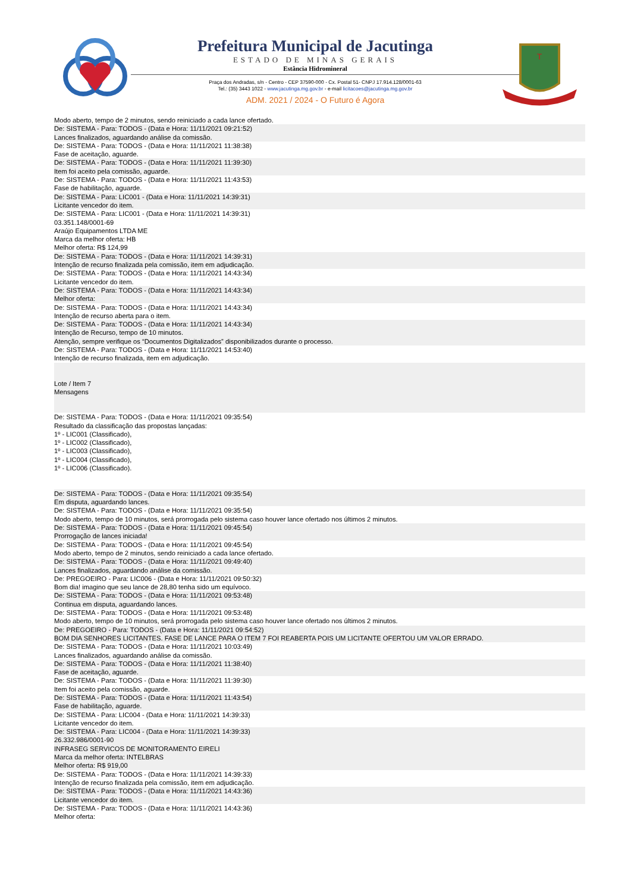Prefeitura Municipal de Jacutinga
ESTADO DE MINAS GERAIS
Estância Hidromineral
Praça dos Andradas, s/n - Centro - CEP 37590-000 - Cx. Postal 51- CNPJ 17.914.128/0001-63
Tel.: (35) 3443 1022 - www.jacutinga.mg.gov.br - e-mail licitacoes@jacutinga.mg.gov.br
ADM. 2021 / 2024 - O Futuro é Agora
T
Modo aberto, tempo de 2 minutos, sendo reiniciado a cada lance ofertado.
De: SISTEMA - Para: TODOS - (Data e Hora: 11/11/2021 09:21:52)
Lances finalizados, aguardando análise da comissão.
De: SISTEMA - Para: TODOS - (Data e Hora: 11/11/2021 11:38:38)
Fase de aceitação, aguarde.
De: SISTEMA - Para: TODOS - (Data e Hora: 11/11/2021 11:39:30)
Item foi aceito pela comissão, aguarde.
De: SISTEMA - Para: TODOS - (Data e Hora: 11/11/2021 11:43:53)
Fase de habilitação, aguarde.
De: SISTEMA - Para: LIC001 - (Data e Hora: 11/11/2021 14:39:31)
Licitante vencedor do item.
De: SISTEMA - Para: LIC001 - (Data e Hora: 11/11/2021 14:39:31)
03.351.148/0001-69
Araújo Equipamentos LTDA ME
Marca da melhor oferta: HB
Melhor oferta: R$ 124,99
De: SISTEMA - Para: TODOS - (Data e Hora: 11/11/2021 14:39:31)
Intenção de recurso finalizada pela comissão, item em adjudicação.
De: SISTEMA - Para: TODOS - (Data e Hora: 11/11/2021 14:43:34)
Licitante vencedor do item.
De: SISTEMA - Para: TODOS - (Data e Hora: 11/11/2021 14:43:34)
Melhor oferta:
De: SISTEMA - Para: TODOS - (Data e Hora: 11/11/2021 14:43:34)
Intenção de recurso aberta para o item.
De: SISTEMA - Para: TODOS - (Data e Hora: 11/11/2021 14:43:34)
Intenção de Recurso, tempo de 10 minutos.
Atenção, sempre verifique os “Documentos Digitalizados” disponibilizados durante o processo.
De: SISTEMA - Para: TODOS - (Data e Hora: 11/11/2021 14:53:40)
Intenção de recurso finalizada, item em adjudicação.
Lote / Item 7
Mensagens
De: SISTEMA - Para: TODOS - (Data e Hora: 11/11/2021 09:35:54)
Resultado da classificação das propostas lançadas:
1º - LIC001 (Classificado),
1º - LIC002 (Classificado),
1º - LIC003 (Classificado),
1º - LIC004 (Classificado),
1º - LIC006 (Classificado).
De: SISTEMA - Para: TODOS - (Data e Hora: 11/11/2021 09:35:54)
Em disputa, aguardando lances.
De: SISTEMA - Para: TODOS - (Data e Hora: 11/11/2021 09:35:54)
Modo aberto, tempo de 10 minutos, será prorrogada pelo sistema caso houver lance ofertado nos últimos 2 minutos.
De: SISTEMA - Para: TODOS - (Data e Hora: 11/11/2021 09:45:54)
Prorrogação de lances iniciada!
De: SISTEMA - Para: TODOS - (Data e Hora: 11/11/2021 09:45:54)
Modo aberto, tempo de 2 minutos, sendo reiniciado a cada lance ofertado.
De: SISTEMA - Para: TODOS - (Data e Hora: 11/11/2021 09:49:40)
Lances finalizados, aguardando análise da comissão.
De: PREGOEIRO - Para: LIC006 - (Data e Hora: 11/11/2021 09:50:32)
Bom dia! imagino que seu lance de 28,80 tenha sido um equívoco.
De: SISTEMA - Para: TODOS - (Data e Hora: 11/11/2021 09:53:48)
Continua em disputa, aguardando lances.
De: SISTEMA - Para: TODOS - (Data e Hora: 11/11/2021 09:53:48)
Modo aberto, tempo de 10 minutos, será prorrogada pelo sistema caso houver lance ofertado nos últimos 2 minutos.
De: PREGOEIRO - Para: TODOS - (Data e Hora: 11/11/2021 09:54:52)
BOM DIA SENHORES LICITANTES. FASE DE LANCE PARA O ITEM 7 FOI REABERTA POIS UM LICITANTE OFERTOU UM VALOR ERRADO.
De: SISTEMA - Para: TODOS - (Data e Hora: 11/11/2021 10:03:49)
Lances finalizados, aguardando análise da comissão.
De: SISTEMA - Para: TODOS - (Data e Hora: 11/11/2021 11:38:40)
Fase de aceitação, aguarde.
De: SISTEMA - Para: TODOS - (Data e Hora: 11/11/2021 11:39:30)
Item foi aceito pela comissão, aguarde.
De: SISTEMA - Para: TODOS - (Data e Hora: 11/11/2021 11:43:54)
Fase de habilitação, aguarde.
De: SISTEMA - Para: LIC004 - (Data e Hora: 11/11/2021 14:39:33)
Licitante vencedor do item.
De: SISTEMA - Para: LIC004 - (Data e Hora: 11/11/2021 14:39:33)
26.332.986/0001-90
INFRASEG SERVICOS DE MONITORAMENTO EIRELI
Marca da melhor oferta: INTELBRAS
Melhor oferta: R$ 919,00
De: SISTEMA - Para: TODOS - (Data e Hora: 11/11/2021 14:39:33)
Intenção de recurso finalizada pela comissão, item em adjudicação.
De: SISTEMA - Para: TODOS - (Data e Hora: 11/11/2021 14:43:36)
Licitante vencedor do item.
De: SISTEMA - Para: TODOS - (Data e Hora: 11/11/2021 14:43:36)
Melhor oferta: